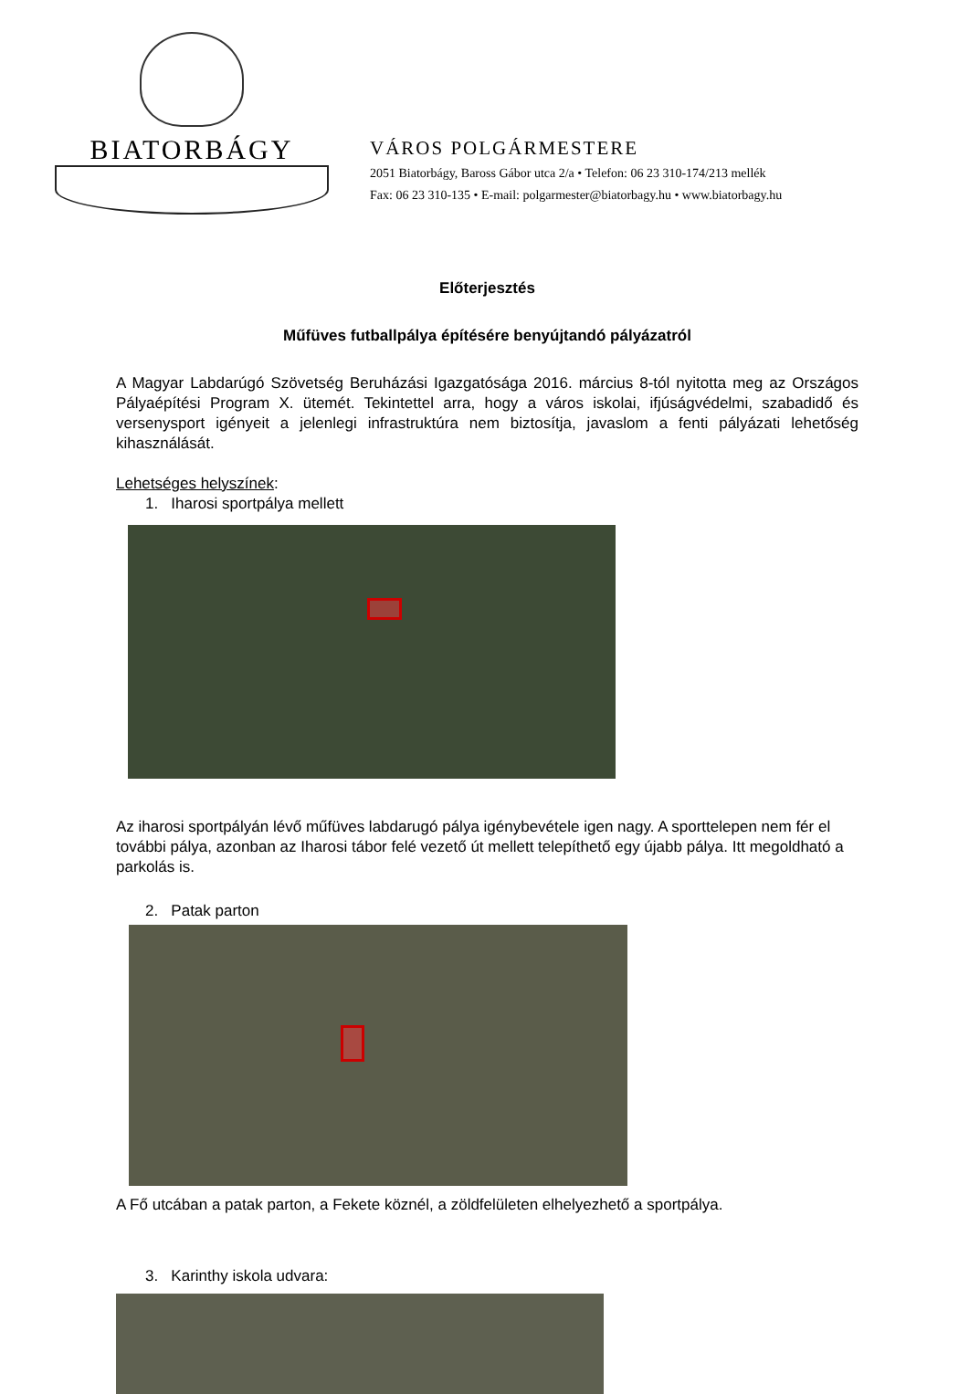BIATORBÁGY
VÁROS POLGÁRMESTERE
2051 Biatorbágy, Baross Gábor utca 2/a • Telefon: 06 23 310-174/213 mellék
Fax: 06 23 310-135 • E-mail: polgarmester@biatorbagy.hu • www.biatorbagy.hu
Előterjesztés
Műfüves futballpálya építésére benyújtandó pályázatról
A Magyar Labdarúgó Szövetség Beruházási Igazgatósága 2016. március 8-tól nyitotta meg az Országos Pályaépítési Program X. ütemét. Tekintettel arra, hogy a város iskolai, ifjúságvédelmi, szabadidő és versenysport igényeit a jelenlegi infrastruktúra nem biztosítja, javaslom a fenti pályázati lehetőség kihasználását.
Lehetséges helyszínek:
1. Iharosi sportpálya mellett
Az iharosi sportpályán lévő műfüves labdarugó pálya igénybevétele igen nagy. A sporttelepen nem fér el további pálya, azonban az Iharosi tábor felé vezető út mellett telepíthető egy újabb pálya. Itt megoldható a parkolás is.
2. Patak parton
A Fő utcában a patak parton, a Fekete köznél, a zöldfelületen elhelyezhető a sportpálya.
3. Karinthy iskola udvara: